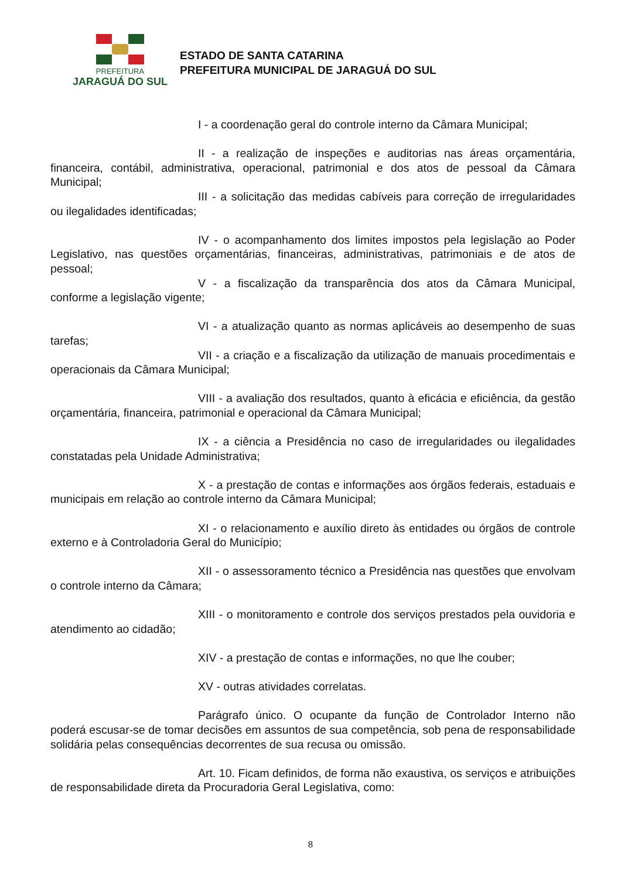PREFEITURA
JARAGUÁ DO SUL
ESTADO DE SANTA CATARINA
PREFEITURA MUNICIPAL DE JARAGUÁ DO SUL
I - a coordenação geral do controle interno da Câmara Municipal;
II - a realização de inspeções e auditorias nas áreas orçamentária, financeira, contábil, administrativa, operacional, patrimonial e dos atos de pessoal da Câmara Municipal;
III - a solicitação das medidas cabíveis para correção de irregularidades ou ilegalidades identificadas;
IV - o acompanhamento dos limites impostos pela legislação ao Poder Legislativo, nas questões orçamentárias, financeiras, administrativas, patrimoniais e de atos de pessoal;
V - a fiscalização da transparência dos atos da Câmara Municipal, conforme a legislação vigente;
VI - a atualização quanto as normas aplicáveis ao desempenho de suas tarefas;
VII - a criação e a fiscalização da utilização de manuais procedimentais e operacionais da Câmara Municipal;
VIII - a avaliação dos resultados, quanto à eficácia e eficiência, da gestão orçamentária, financeira, patrimonial e operacional da Câmara Municipal;
IX - a ciência a Presidência no caso de irregularidades ou ilegalidades constatadas pela Unidade Administrativa;
X - a prestação de contas e informações aos órgãos federais, estaduais e municipais em relação ao controle interno da Câmara Municipal;
XI - o relacionamento e auxílio direto às entidades ou órgãos de controle externo e à Controladoria Geral do Município;
XII - o assessoramento técnico a Presidência nas questões que envolvam o controle interno da Câmara;
XIII - o monitoramento e controle dos serviços prestados pela ouvidoria e atendimento ao cidadão;
XIV - a prestação de contas e informações, no que lhe couber;
XV - outras atividades correlatas.
Parágrafo único. O ocupante da função de Controlador Interno não poderá escusar-se de tomar decisões em assuntos de sua competência, sob pena de responsabilidade solidária pelas consequências decorrentes de sua recusa ou omissão.
Art. 10. Ficam definidos, de forma não exaustiva, os serviços e atribuições de responsabilidade direta da Procuradoria Geral Legislativa, como:
8